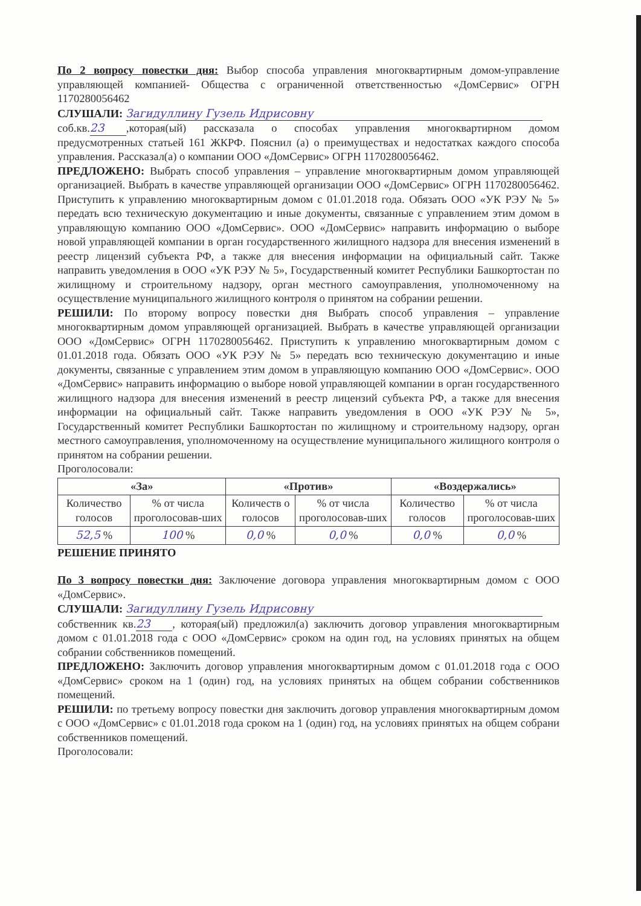По 2 вопросу повестки дня: Выбор способа управления многоквартирным домом-управление управляющей компанией- Общества с ограниченной ответственностью «ДомСервис» ОГРН 1170280056462
СЛУШАЛИ: Загидуллину Гузель Идрисовну
соб.кв. 23,которая(ый) рассказала о способах управления многоквартирном домом предусмотренных статьей 161 ЖКРФ. Пояснил (а) о преимуществах и недостатках каждого способа управления. Рассказал(а) о компании ООО «ДомСервис» ОГРН 1170280056462.
ПРЕДЛОЖЕНО: Выбрать способ управления – управление многоквартирным домом управляющей организацией. Выбрать в качестве управляющей организации ООО «ДомСервис» ОГРН 1170280056462. Приступить к управлению многоквартирным домом с 01.01.2018 года. Обязать ООО «УК РЭУ № 5» передать всю техническую документацию и иные документы, связанные с управлением этим домом в управляющую компанию ООО «ДомСервис». ООО «ДомСервис» направить информацию о выборе новой управляющей компании в орган государственного жилищного надзора для внесения изменений в реестр лицензий субъекта РФ, а также для внесения информации на официальный сайт. Также направить уведомления в ООО «УК РЭУ № 5», Государственный комитет Республики Башкортостан по жилищному и строительному надзору, орган местного самоуправления, уполномоченному на осуществление муниципального жилищного контроля о принятом на собрании решении.
РЕШИЛИ: По второму вопросу повестки дня Выбрать способ управления – управление многоквартирным домом управляющей организацией. Выбрать в качестве управляющей организации ООО «ДомСервис» ОГРН 1170280056462. Приступить к управлению многоквартирным домом с 01.01.2018 года. Обязать ООО «УК РЭУ № 5» передать всю техническую документацию и иные документы, связанные с управлением этим домом в управляющую компанию ООО «ДомСервис». ООО «ДомСервис» направить информацию о выборе новой управляющей компании в орган государственного жилищного надзора для внесения изменений в реестр лицензий субъекта РФ, а также для внесения информации на официальный сайт. Также направить уведомления в ООО «УК РЭУ № 5», Государственный комитет Республики Башкортостан по жилищному и строительному надзору, орган местного самоуправления, уполномоченному на осуществление муниципального жилищного контроля о принятом на собрании решении.
Проголосовали:
| «За» | | «Против» | | «Воздержались» | |
| --- | --- | --- | --- | --- | --- |
| Количество голосов | % от числа проголосовав-ших | Количеств о голосов | % от числа проголосовав-ших | Количество голосов | % от числа проголосовав-ших |
| 52,5 % | 100 % | 0,0 % | 0,0 % | 0,0 % | 0,0 % |
РЕШЕНИЕ ПРИНЯТО
По 3 вопросу повестки дня: Заключение договора управления многоквартирным домом с ООО «ДомСервис».
СЛУШАЛИ: Загидуллину Гузель Идрисовну
собственник кв. 23, которая(ый) предложил(а) заключить договор управления многоквартирным домом с 01.01.2018 года с ООО «ДомСервис» сроком на один год, на условиях принятых на общем собрании собственников помещений.
ПРЕДЛОЖЕНО: Заключить договор управления многоквартирным домом с 01.01.2018 года с ООО «ДомСервис» сроком на 1 (один) год, на условиях принятых на общем собрании собственников помещений.
РЕШИЛИ: по третьему вопросу повестки дня заключить договор управления многоквартирным домом с ООО «ДомСервис» с 01.01.2018 года сроком на 1 (один) год, на условиях принятых на общем собрани собственников помещений.
Проголосовали: